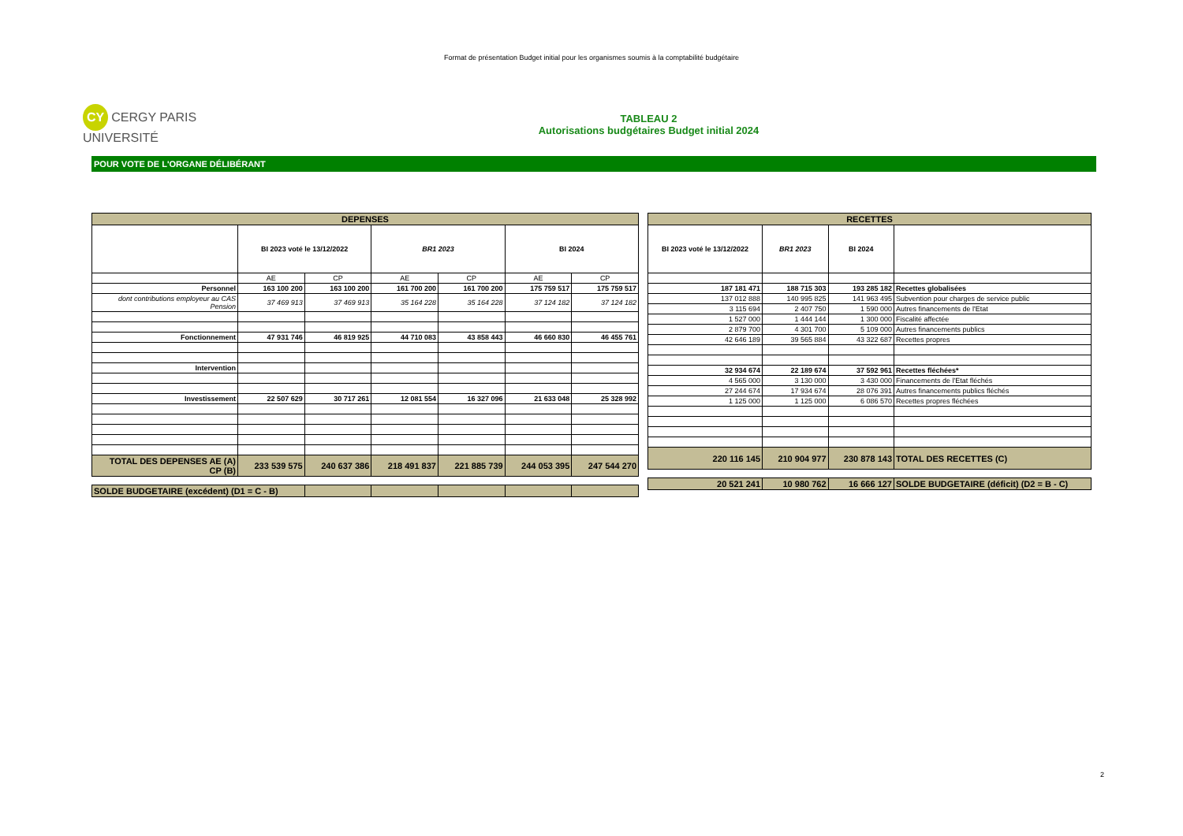Format de présentation Budget initial pour les organismes soumis à la comptabilité budgétaire
CY CERGY PARIS UNIVERSITÉ
TABLEAU 2
Autorisations budgétaires Budget initial 2024
POUR VOTE DE L'ORGANE DÉLIBÉRANT
| DEPENSES | | | | | | |
| --- | --- | --- | --- | --- | --- | --- |
| | BI 2023 voté le 13/12/2022 | | BR1 2023 | | BI 2024 | |
| | AE | CP | AE | CP | AE | CP |
| Personnel | 163 100 200 | 163 100 200 | 161 700 200 | 161 700 200 | 175 759 517 | 175 759 517 |
| dont contributions employeur au CAS Pension | 37 469 913 | 37 469 913 | 35 164 228 | 35 164 228 | 37 124 182 | 37 124 182 |
| Fonctionnement | 47 931 746 | 46 819 925 | 44 710 083 | 43 858 443 | 46 660 830 | 46 455 761 |
| Intervention | | | | | | |
| Investissement | 22 507 629 | 30 717 261 | 12 081 554 | 16 327 096 | 21 633 048 | 25 328 992 |
| TOTAL DES DEPENSES AE (A) CP (B) | 233 539 575 | 240 637 386 | 218 491 837 | 221 885 739 | 244 053 395 | 247 544 270 |
| SOLDE BUDGETAIRE (excédent) (D1 = C - B) | | | | | | |
| RECETTES | | | |
| --- | --- | --- | --- |
| BI 2023 voté le 13/12/2022 | BR1 2023 | BI 2024 | |
| 187 181 471 | 188 715 303 | 193 285 182 | Recettes globalisées |
| 137 012 888 | 140 995 825 | 141 963 495 | Subvention pour charges de service public |
| 3 115 694 | 2 407 750 | 1 590 000 | Autres financements de l'Etat |
| 1 527 000 | 1 444 144 | 1 300 000 | Fiscalité affectée |
| 2 879 700 | 4 301 700 | 5 109 000 | Autres financements publics |
| 42 646 189 | 39 565 884 | 43 322 687 | Recettes propres |
| 32 934 674 | 22 189 674 | 37 592 961 | Recettes fléchées* |
| 4 565 000 | 3 130 000 | 3 430 000 | Financements de l'Etat fléchés |
| 27 244 674 | 17 934 674 | 28 076 391 | Autres financements publics fléchés |
| 1 125 000 | 1 125 000 | 6 086 570 | Recettes propres fléchées |
| 220 116 145 | 210 904 977 | 230 878 143 | TOTAL DES RECETTES (C) |
| 20 521 241 | 10 980 762 | 16 666 127 | SOLDE BUDGETAIRE (déficit) (D2 = B - C) |
2